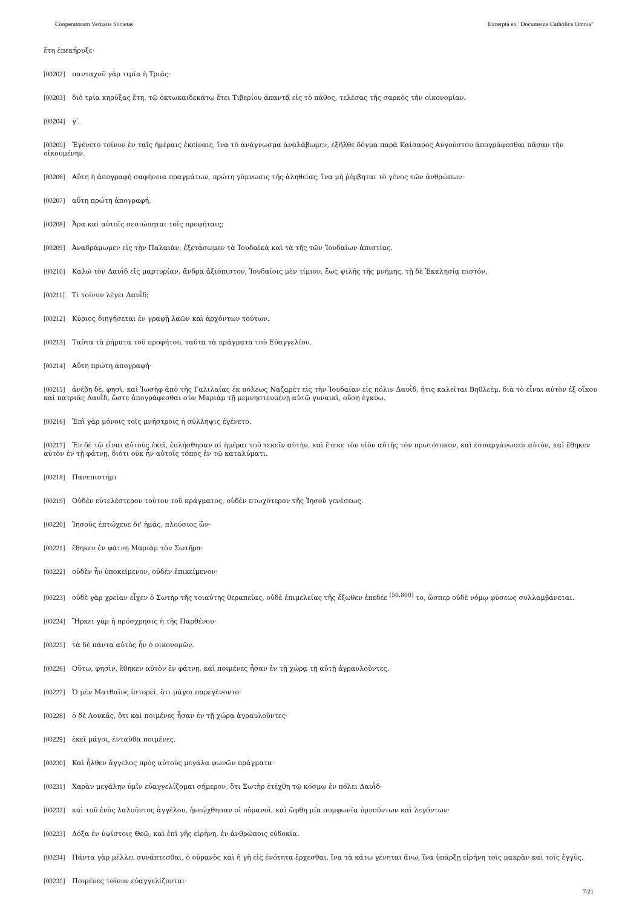Cooperatorum Veritatis Societas Excerpta ex "Documenta Catholica Omnia"
ἔτη ἐπεκήρυξε·
[00202] πανταχοῦ γὰρ τιμία ἡ Τριάς·
[00203] διὸ τρία κηρύξας ἔτη, τῷ ὀκτωκαιδεκάτῳ ἔτει Τιβερίου ἀπαντᾷ εἰς τὸ πάθος, τελέσας τῆς σαρκὸς τὴν οἰκονομίαν.
[00204] γʹ.
[00205] Ἐγένετο τοίνυν ἐν ταῖς ἡμέραις ἐκείναις, ἵνα τὸ ἀνάγνωσμα ἀναλάβωμεν, ἐξῆλθε δόγμα παρὰ Καίσαρος Αὐγούστου ἀπογράφεσθαι πᾶσαν τὴν οἰκουμένην.
[00206] Αὕτη ἡ ἀπογραφὴ σαφήνεια πραγμάτων, πρώτη γύμνωσις τῆς ἀληθείας, ἵνα μὴ ῥέμβηται τὸ γένος τῶν ἀνθρώπων·
[00207] αὕτη πρώτη ἀπογραφή.
[00208] Ἆρα καὶ αὐτοῖς σεσιώπηται τοῖς προφήταις;
[00209] Ἀναδράμωμεν εἰς τὴν Παλαιὰν, ἐξετάσωμεν τὰ Ἰουδαϊκὰ καὶ τὰ τῆς τῶν Ἰουδαίων ἀπιστίας.
[00210] Καλῶ τὸν Δαυῒδ εἰς μαρτυρίαν, ἄνδρα ἀξιόπιστον, Ἰουδαίοις μὲν τίμιον, ἕως ψιλῆς τῆς μνήμης, τῇ δὲ Ἐκκλησίᾳ πιστόν.
[00211] Τί τοίνυν λέγει Δαυῒδ;
[00212] Κύριος διηγήσεται ἐν γραφῇ λαῶν καὶ ἀρχόντων τούτων.
[00213] Ταῦτα τὰ ῥήματα τοῦ προφήτου, ταῦτα τὰ πράγματα τοῦ Εὐαγγελίου.
[00214] Αὕτη πρώτη ἀπογραφή·
[00215] ἀνέβη δὲ, φησὶ, καὶ Ἰωσὴφ ἀπὸ τῆς Γαλιλαίας ἐκ πόλεως Ναζαρὲτ εἰς τὴν Ἰουδαίαν εἰς πόλιν Δαυῒδ, ἥτις καλεῖται Βηθλεὲμ, διὰ τὸ εἶναι αὐτὸν ἐξ οἴκου καὶ πατριᾶς Δαυῒδ, ὥστε ἀπογράφεσθαι σὺν Μαριὰμ τῇ μεμνηστευμένῃ αὐτῷ γυναικὶ, οὔσῃ ἐγκύῳ.
[00216] Ἐπὶ γὰρ μόνοις τοῖς μνήστροις ἡ σύλληψις ἐγένετο.
[00217] Ἐν δὲ τῷ εἶναι αὐτοὺς ἐκεῖ, ἐπλήσθησαν αἱ ἡμέραι τοῦ τεκεῖν αὐτὴν, καὶ ἔτεκε τὸν υἱὸν αὑτῆς τὸν πρωτότοκον, καὶ ἐσπαργάνωσεν αὐτὸν, καὶ ἔθηκεν αὐτὸν ἐν τῇ φάτνῃ, διότι οὐκ ἦν αὐτοῖς τόπος ἐν τῷ καταλύματι.
[00218] Πανεπιστήμι
[00219] Οὐδὲν εὐτελέστερον τούτου τοῦ πράγματος, οὐδὲν πτωχότερον τῆς Ἰησοῦ γενέσεως.
[00220] Ἰησοῦς ἐπτώχευε δι' ἡμᾶς, πλούσιος ὤν·
[00221] ἔθηκεν ἐν φάτνῃ Μαριὰμ τὸν Σωτῆρα·
[00222] οὐδὲν ἦν ὑποκείμενον, οὐδὲν ἐπικείμενον·
[00223] οὐδὲ γὰρ χρείαν εἶχεν ὁ Σωτὴρ τῆς τοιαύτης θεραπείας, οὐδὲ ἐπιμελείας τῆς ἔξωθεν ἐπεδέε <sup>[50.800]</sup> το, ὥσπερ οὐδὲ νόμῳ φύσεως συλλαμβάνεται.
[00224] Ἤρκει γὰρ ἡ πρόσχρησις ἡ τῆς Παρθένου·
[00225] τὰ δὲ πάντα αὐτὸς ἦν ὁ οἰκονομῶν.
[00226] Οὕτω, φησὶν, ἔθηκεν αὐτὸν ἐν φάτνῃ, καὶ ποιμένες ἦσαν ἐν τῇ χώρᾳ τῇ αὐτῇ ἀγραυλοῦντες.
[00227] Ὁ μὲν Ματθαῖος ἱστορεῖ, ὅτι μάγοι παρεγένοντο·
[00228] ὁ δὲ Λουκᾶς, ὅτι καὶ ποιμένες ἦσαν ἐν τῇ χώρᾳ ἀγραυλοῦντες·
[00229] ἐκεῖ μάγοι, ἐνταῦθα ποιμένες.
[00230] Καὶ ἦλθεν ἄγγελος πρὸς αὐτοὺς μεγάλα φωνῶν πράγματα·
[00231] Χαρὰν μεγάλην ὑμῖν εὐαγγελίζομαι σήμερον, ὅτι Σωτὴρ ἐτέχθη τῷ κόσμῳ ἐν πόλει Δαυῒδ·
[00232] καὶ τοῦ ἑνὸς λαλοῦντος ἀγγέλου, ἠνεῴχθησαν οἱ οὐρανοὶ, καὶ ὤφθη μία συμφωνία ὑμνούντων καὶ λεγόντων·
[00233] Δόξα ἐν ὑψίστοις Θεῷ, καὶ ἐπὶ γῆς εἰρήνη, ἐν ἀνθρώποις εὐδοκία.
[00234] Πάντα γὰρ μέλλει συνάπτεσθαι, ὁ οὐρανὸς καὶ ἡ γῆ εἰς ἑνότητα ἔρχεσθαι, ἵνα τὰ κάτω γένηται ἄνω, ἵνα ὑπάρξῃ εἰρήνη τοῖς μακρὰν καὶ τοῖς ἐγγύς.
[00235] Ποιμένες τοίνυν εὐαγγελίζονται·
7/21